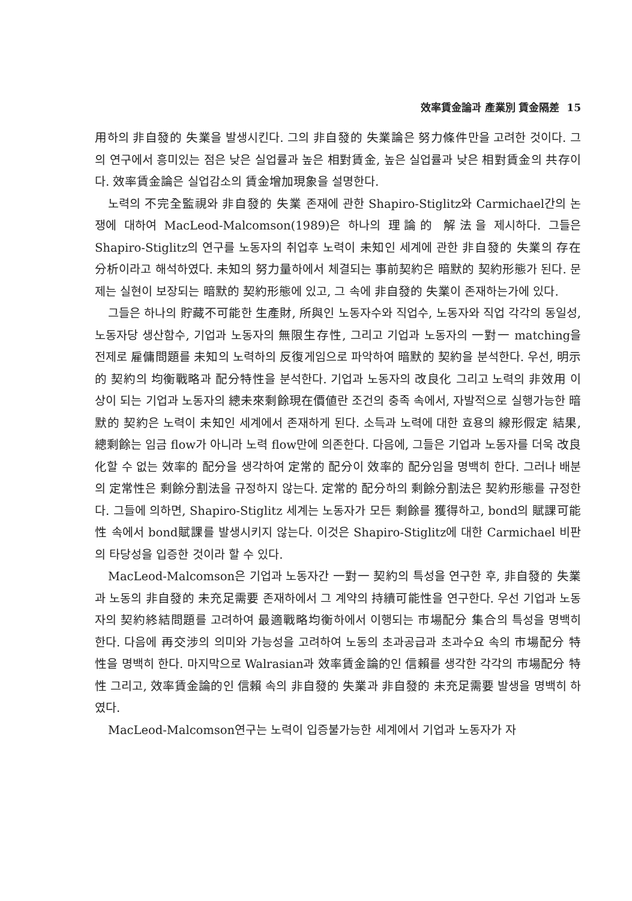效率賃金論과 產業別 賃金隔差 15
用하의 非自發的 失業을 발생시킨다. 그의 非自發的 失業論은 努力條件만을 고려한 것이다. 그의 연구에서 흥미있는 점은 낮은 실업률과 높은 相對賃金, 높은 실업률과 낮은 相對賃金의 共存이다. 效率賃金論은 실업감소의 賃金增加現象을 설명한다.
노력의 不完全監視와 非自發的 失業 존재에 관한 Shapiro-Stiglitz와 Carmichael간의 논쟁에 대하여 MacLeod-Malcomson(1989)은 하나의 理論的 解法을 제시하다. 그들은 Shapiro-Stiglitz의 연구를 노동자의 취업후 노력이 未知인 세계에 관한 非自發的 失業의 存在分析이라고 해석하였다. 未知의 努力量하에서 체결되는 事前契約은 暗默的 契約形態가 된다. 문제는 실현이 보장되는 暗默的 契約形態에 있고, 그 속에 非自發的 失業이 존재하는가에 있다.
그들은 하나의 貯藏不可能한 生產財, 所與인 노동자수와 직업수, 노동자와 직업 각각의 동일성, 노동자당 생산함수, 기업과 노동자의 無限生存性, 그리고 기업과 노동자의 一對一 matching을 전제로 雇傭問題를 未知의 노력하의 反復게임으로 파악하여 暗默的 契約을 분석한다. 우선, 明示的 契約의 均衡戰略과 配分特性을 분석한다. 기업과 노동자의 改良化 그리고 노력의 非效用 이상이 되는 기업과 노동자의 總未來剩餘現在價値란 조건의 충족 속에서, 자발적으로 실행가능한 暗默的 契約은 노력이 未知인 세계에서 존재하게 된다. 소득과 노력에 대한 효용의 線形假定 結果, 總剩餘는 임금 flow가 아니라 노력 flow만에 의존한다. 다음에, 그들은 기업과 노동자를 더욱 改良化할 수 없는 效率的 配分을 생각하여 定常的 配分이 效率的 配分임을 명백히 한다. 그러나 배분의 定常性은 剩餘分割法을 규정하지 않는다. 定常的 配分하의 剩餘分割法은 契約形態를 규정한다. 그들에 의하면, Shapiro-Stiglitz 세계는 노동자가 모든 剩餘를 獲得하고, bond의 賦課可能性 속에서 bond賦課를 발생시키지 않는다. 이것은 Shapiro-Stiglitz에 대한 Carmichael 비판의 타당성을 입증한 것이라 할 수 있다.
MacLeod-Malcomson은 기업과 노동자간 一對一 契約의 특성을 연구한 후, 非自發的 失業과 노동의 非自發的 未充足需要 존재하에서 그 계약의 持續可能性을 연구한다. 우선 기업과 노동자의 契約終結問題를 고려하여 最適戰略均衡하에서 이행되는 市場配分 集合의 특성을 명백히 한다. 다음에 再交涉의 의미와 가능성을 고려하여 노동의 초과공급과 초과수요 속의 市場配分 特性을 명백히 한다. 마지막으로 Walrasian과 效率賃金論的인 信賴를 생각한 각각의 市場配分 特性 그리고, 效率賃金論的인 信賴 속의 非自發的 失業과 非自發的 未充足需要 발생을 명백히 하였다.
MacLeod-Malcomson연구는 노력이 입증불가능한 세계에서 기업과 노동자가 자